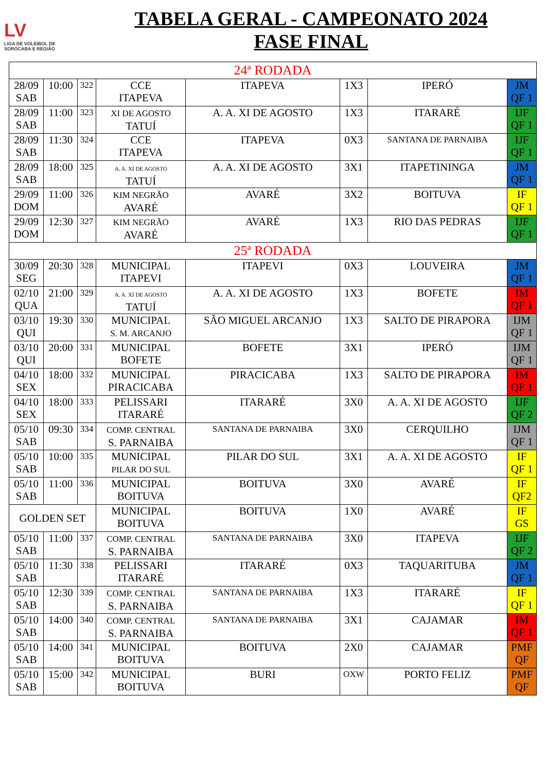LV
LIGA DE VOLEIBOL DE SOROCABA E REGIÃO
TABELA GERAL - CAMPEONATO 2024
FASE FINAL
| 24ª RODADA | | | | | | | |
| 28/09 SAB | 10:00 | 322 | CCE ITAPEVA | ITAPEVA | 1X3 | IPERÓ | JM QF 1 |
| 28/09 SAB | 11:00 | 323 | XI DE AGOSTO TATUÍ | A. A. XI DE AGOSTO | 1X3 | ITARARÉ | IJF QF 1 |
| 28/09 SAB | 11:30 | 324 | CCE ITAPEVA | ITAPEVA | 0X3 | SANTANA DE PARNAIBA | IJF QF 1 |
| 28/09 SAB | 18:00 | 325 | A. A. XI DE AGOSTO TATUÍ | A. A. XI DE AGOSTO | 3X1 | ITAPETININGA | JM QF 1 |
| 29/09 DOM | 11:00 | 326 | KIM NEGRÃO AVARÉ | AVARÉ | 3X2 | BOITUVA | IF QF 1 |
| 29/09 DOM | 12:30 | 327 | KIM NEGRÃO AVARÉ | AVARÉ | 1X3 | RIO DAS PEDRAS | IJF QF 1 |
| 25ª RODADA | | | | | | | |
| 30/09 SEG | 20:30 | 328 | MUNICIPAL ITAPEVI | ITAPEVI | 0X3 | LOUVEIRA | JM QF 1 |
| 02/10 QUA | 21:00 | 329 | A. A. XI DE AGOSTO TATUÍ | A. A. XI DE AGOSTO | 1X3 | BOFETE | IM QF 1 |
| 03/10 QUI | 19:30 | 330 | MUNICIPAL S. M. ARCANJO | SÃO MIGUEL ARCANJO | 1X3 | SALTO DE PIRAPORA | IJM QF 1 |
| 03/10 QUI | 20:00 | 331 | MUNICIPAL BOFETE | BOFETE | 3X1 | IPERÓ | IJM QF 1 |
| 04/10 SEX | 18:00 | 332 | MUNICIPAL PIRACICABA | PIRACICABA | 1X3 | SALTO DE PIRAPORA | IM QF 1 |
| 04/10 SEX | 18:00 | 333 | PELISSARI ITARARÉ | ITARARÉ | 3X0 | A. A. XI DE AGOSTO | IJF QF 2 |
| 05/10 SAB | 09:30 | 334 | COMP. CENTRAL S. PARNAIBA | SANTANA DE PARNAIBA | 3X0 | CERQUILHO | IJM QF 1 |
| 05/10 SAB | 10:00 | 335 | MUNICIPAL PILAR DO SUL | PILAR DO SUL | 3X1 | A. A. XI DE AGOSTO | IF QF 1 |
| 05/10 SAB | 11:00 | 336 | MUNICIPAL BOITUVA | BOITUVA | 3X0 | AVARÉ | IF QF2 |
| GOLDEN SET | | | MUNICIPAL BOITUVA | BOITUVA | 1X0 | AVARÉ | IF GS |
| 05/10 SAB | 11:00 | 337 | COMP. CENTRAL S. PARNAIBA | SANTANA DE PARNAIBA | 3X0 | ITAPEVA | IJF QF 2 |
| 05/10 SAB | 11:30 | 338 | PELISSARI ITARARÉ | ITARARÉ | 0X3 | TAQUARITUBA | JM QF 1 |
| 05/10 SAB | 12:30 | 339 | COMP. CENTRAL S. PARNAIBA | SANTANA DE PARNAIBA | 1X3 | ITARARÉ | IF QF 1 |
| 05/10 SAB | 14:00 | 340 | COMP. CENTRAL S. PARNAIBA | SANTANA DE PARNAIBA | 3X1 | CAJAMAR | IM QF 1 |
| 05/10 SAB | 14:00 | 341 | MUNICIPAL BOITUVA | BOITUVA | 2X0 | CAJAMAR | PMF QF |
| 05/10 SAB | 15:00 | 342 | MUNICIPAL BOITUVA | BURI | OXW | PORTO FELIZ | PMF QF |